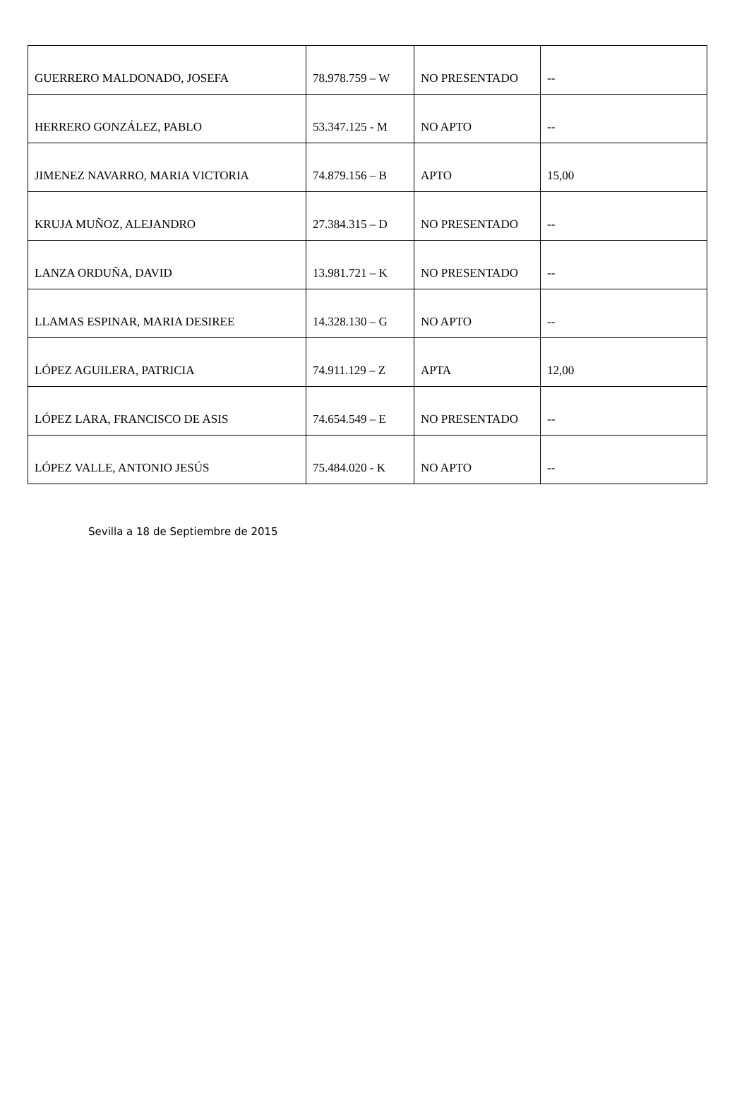| GUERRERO MALDONADO, JOSEFA | 78.978.759 – W | NO PRESENTADO | -- |
| HERRERO GONZÁLEZ, PABLO | 53.347.125 - M | NO APTO | -- |
| JIMENEZ NAVARRO, MARIA VICTORIA | 74.879.156 – B | APTO | 15,00 |
| KRUJA MUÑOZ, ALEJANDRO | 27.384.315 – D | NO PRESENTADO | -- |
| LANZA ORDUÑA, DAVID | 13.981.721 – K | NO PRESENTADO | -- |
| LLAMAS ESPINAR, MARIA DESIREE | 14.328.130 – G | NO APTO | -- |
| LÓPEZ AGUILERA, PATRICIA | 74.911.129 – Z | APTA | 12,00 |
| LÓPEZ LARA, FRANCISCO DE ASIS | 74.654.549 – E | NO PRESENTADO | -- |
| LÓPEZ VALLE, ANTONIO JESÚS | 75.484.020 - K | NO APTO | -- |
Sevilla a 18 de Septiembre de 2015